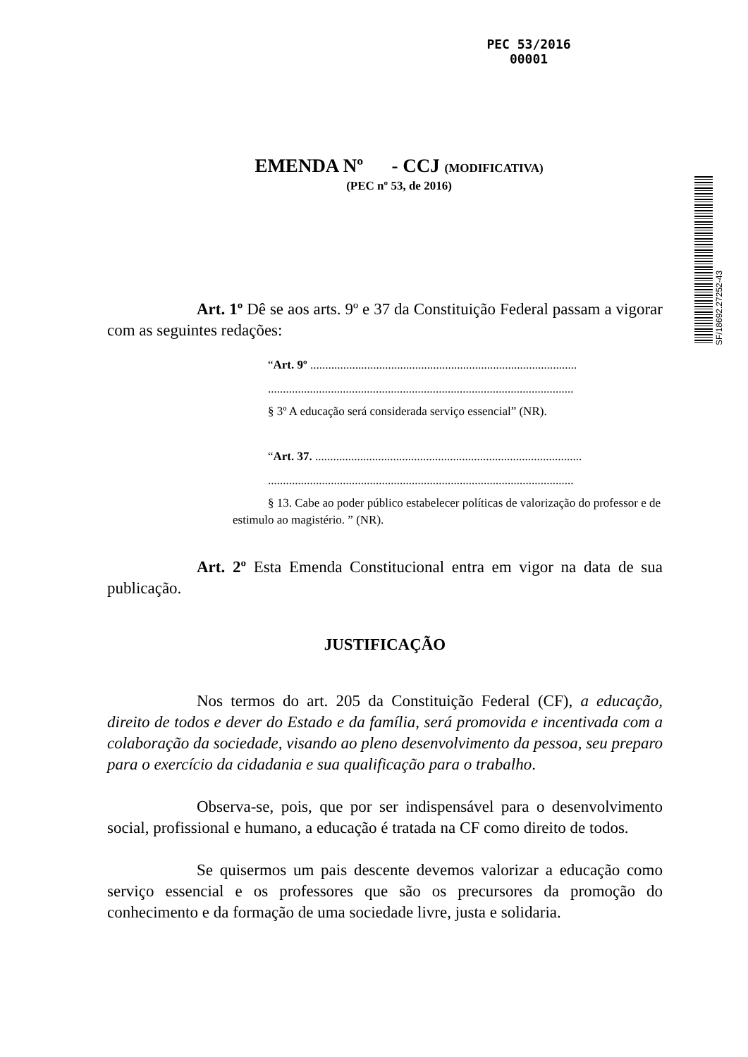PEC 53/2016
00001
SF/18692.27252-43
EMENDA Nº - CCJ (MODIFICATIVA)
(PEC nº 53, de 2016)
Art. 1º Dê se aos arts. 9º e 37 da Constituição Federal passam a vigorar com as seguintes redações:
“Art. 9º .........................................................................................
......................................................................................................
§ 3º A educação será considerada serviço essencial” (NR).
“Art. 37. .........................................................................................
......................................................................................................
§ 13. Cabe ao poder público estabelecer políticas de valorização do professor e de estimulo ao magistério. ” (NR).
Art. 2º Esta Emenda Constitucional entra em vigor na data de sua publicação.
JUSTIFICAÇÃO
Nos termos do art. 205 da Constituição Federal (CF), a educação, direito de todos e dever do Estado e da família, será promovida e incentivada com a colaboração da sociedade, visando ao pleno desenvolvimento da pessoa, seu preparo para o exercício da cidadania e sua qualificação para o trabalho.
Observa-se, pois, que por ser indispensável para o desenvolvimento social, profissional e humano, a educação é tratada na CF como direito de todos.
Se quisermos um pais descente devemos valorizar a educação como serviço essencial e os professores que são os precursores da promoção do conhecimento e da formação de uma sociedade livre, justa e solidaria.